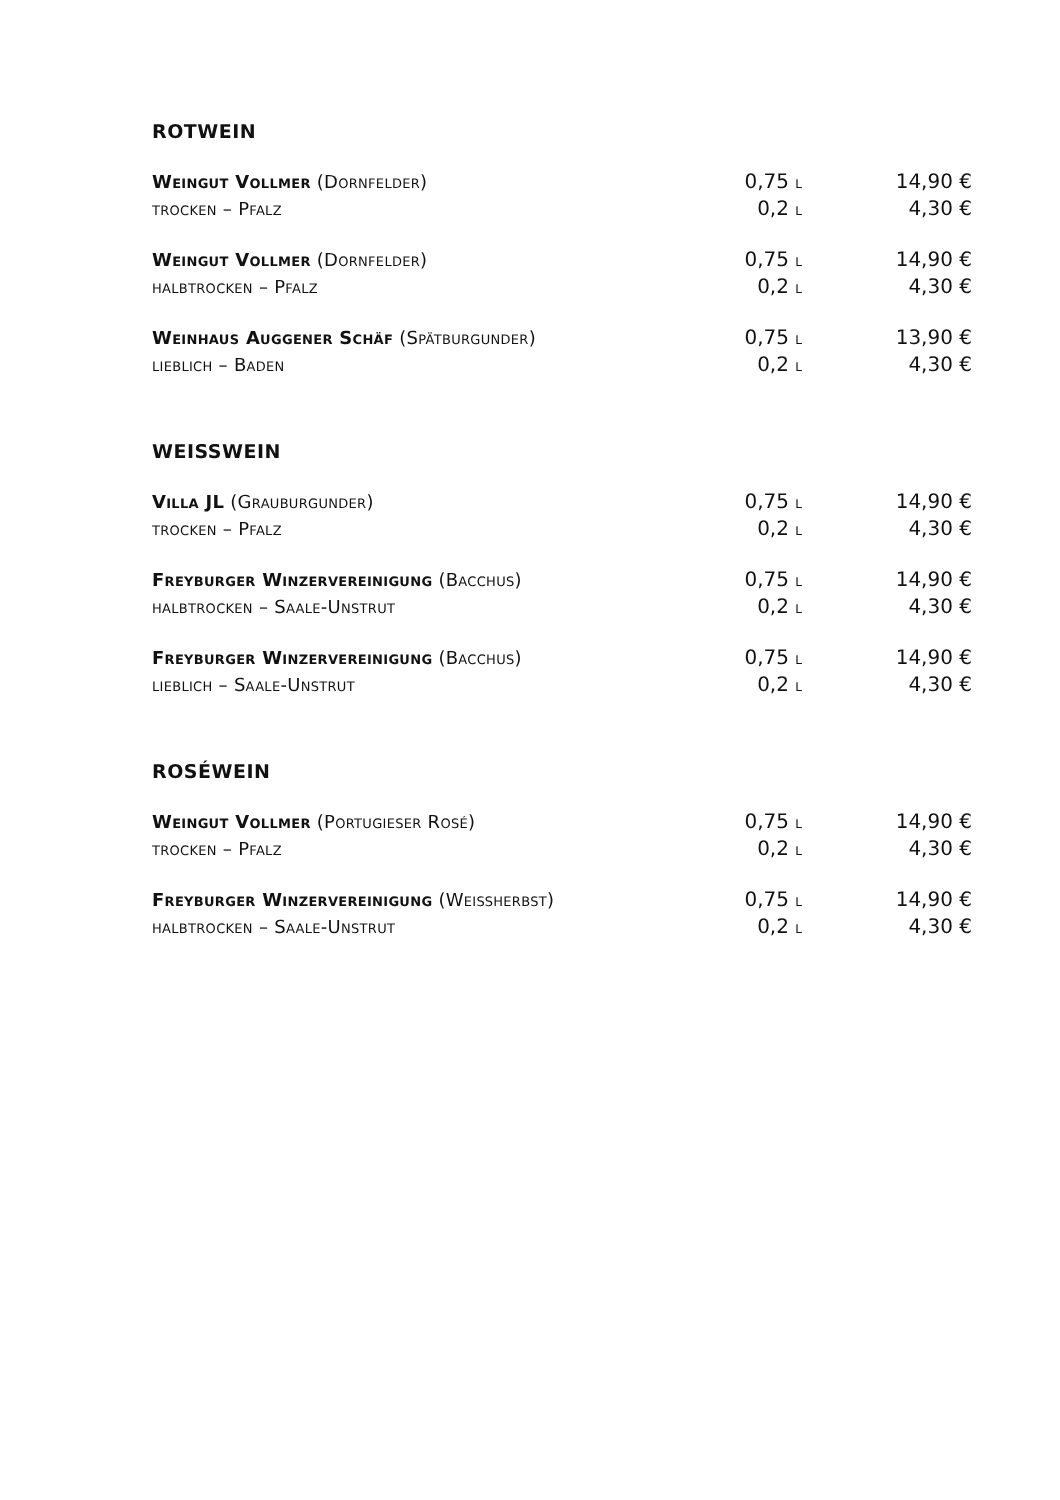ROTWEIN
| Weingut Vollmer (Dornfelder) | 0,75 l | 14,90 € |
| trocken – Pfalz | 0,2 l | 4,30 € |
| Weingut Vollmer (Dornfelder) | 0,75 l | 14,90 € |
| halbtrocken – Pfalz | 0,2 l | 4,30 € |
| Weinhaus Auggener Schäf (Spätburgunder) | 0,75 l | 13,90 € |
| lieblich – Baden | 0,2 l | 4,30 € |
WEISSWEIN
| Villa JL (Grauburgunder) | 0,75 l | 14,90 € |
| trocken – Pfalz | 0,2 l | 4,30 € |
| Freyburger Winzervereinigung (Bacchus) | 0,75 l | 14,90 € |
| halbtrocken – Saale-Unstrut | 0,2 l | 4,30 € |
| Freyburger Winzervereinigung (Bacchus) | 0,75 l | 14,90 € |
| lieblich – Saale-Unstrut | 0,2 l | 4,30 € |
ROSÉWEIN
| Weingut Vollmer (Portugieser Rosé) | 0,75 l | 14,90 € |
| trocken – Pfalz | 0,2 l | 4,30 € |
| Freyburger Winzervereinigung (Weißherbst) | 0,75 l | 14,90 € |
| halbtrocken – Saale-Unstrut | 0,2 l | 4,30 € |